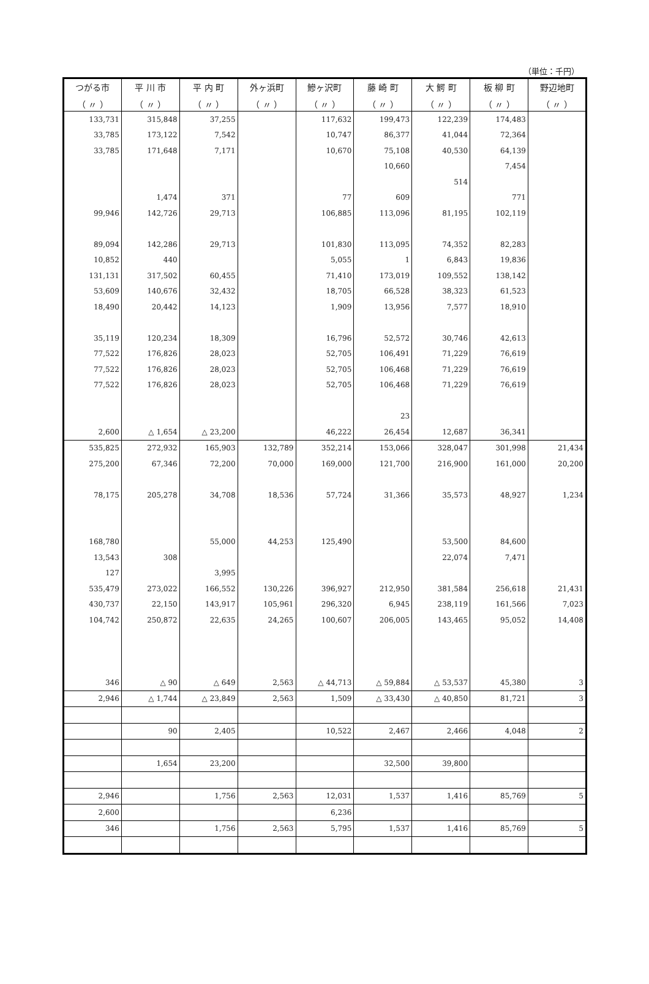（単位：千円）
| つがる市 | 平 川 市 | 平 内 町 | 外ヶ浜町 | 鰺ヶ沢町 | 藤 崎 町 | 大 鰐 町 | 板 柳 町 | 野辺地町 |
| --- | --- | --- | --- | --- | --- | --- | --- | --- |
| （ 〃 ） | （ 〃 ） | （ 〃 ） | （ 〃 ） | （ 〃 ） | （ 〃 ） | （ 〃 ） | （ 〃 ） | （ 〃 ） |
| 133,731 | 315,848 | 37,255 | | 117,632 | 199,473 | 122,239 | 174,483 | |
| 33,785 | 173,122 | 7,542 | | 10,747 | 86,377 | 41,044 | 72,364 | |
| 33,785 | 171,648 | 7,171 | | 10,670 | 75,108 | 40,530 | 64,139 | |
| | | | | | 10,660 | | 7,454 | |
| | | | | | | 514 | | |
| | 1,474 | 371 | | 77 | 609 | | 771 | |
| 99,946 | 142,726 | 29,713 | | 106,885 | 113,096 | 81,195 | 102,119 | |
| 89,094 | 142,286 | 29,713 | | 101,830 | 113,095 | 74,352 | 82,283 | |
| 10,852 | 440 | | | 5,055 | 1 | 6,843 | 19,836 | |
| 131,131 | 317,502 | 60,455 | | 71,410 | 173,019 | 109,552 | 138,142 | |
| 53,609 | 140,676 | 32,432 | | 18,705 | 66,528 | 38,323 | 61,523 | |
| 18,490 | 20,442 | 14,123 | | 1,909 | 13,956 | 7,577 | 18,910 | |
| 35,119 | 120,234 | 18,309 | | 16,796 | 52,572 | 30,746 | 42,613 | |
| 77,522 | 176,826 | 28,023 | | 52,705 | 106,491 | 71,229 | 76,619 | |
| 77,522 | 176,826 | 28,023 | | 52,705 | 106,468 | 71,229 | 76,619 | |
| 77,522 | 176,826 | 28,023 | | 52,705 | 106,468 | 71,229 | 76,619 | |
| | | | | | 23 | | | |
| 2,600 | △ 1,654 | △ 23,200 | | 46,222 | 26,454 | 12,687 | 36,341 | |
| 535,825 | 272,932 | 165,903 | 132,789 | 352,214 | 153,066 | 328,047 | 301,998 | 21,434 |
| 275,200 | 67,346 | 72,200 | 70,000 | 169,000 | 121,700 | 216,900 | 161,000 | 20,200 |
| 78,175 | 205,278 | 34,708 | 18,536 | 57,724 | 31,366 | 35,573 | 48,927 | 1,234 |
| 168,780 | | 55,000 | 44,253 | 125,490 | | 53,500 | 84,600 | |
| 13,543 | 308 | | | | | 22,074 | 7,471 | |
| 127 | | 3,995 | | | | | | |
| 535,479 | 273,022 | 166,552 | 130,226 | 396,927 | 212,950 | 381,584 | 256,618 | 21,431 |
| 430,737 | 22,150 | 143,917 | 105,961 | 296,320 | 6,945 | 238,119 | 161,566 | 7,023 |
| 104,742 | 250,872 | 22,635 | 24,265 | 100,607 | 206,005 | 143,465 | 95,052 | 14,408 |
| 346 | △ 90 | △ 649 | 2,563 | △ 44,713 | △ 59,884 | △ 53,537 | 45,380 | 3 |
| 2,946 | △ 1,744 | △ 23,849 | 2,563 | 1,509 | △ 33,430 | △ 40,850 | 81,721 | 3 |
| | 90 | 2,405 | | 10,522 | 2,467 | 2,466 | 4,048 | 2 |
| | 1,654 | 23,200 | | | 32,500 | 39,800 | | |
| 2,946 | | 1,756 | 2,563 | 12,031 | 1,537 | 1,416 | 85,769 | 5 |
| 2,600 | | | | 6,236 | | | | |
| 346 | | 1,756 | 2,563 | 5,795 | 1,537 | 1,416 | 85,769 | 5 |